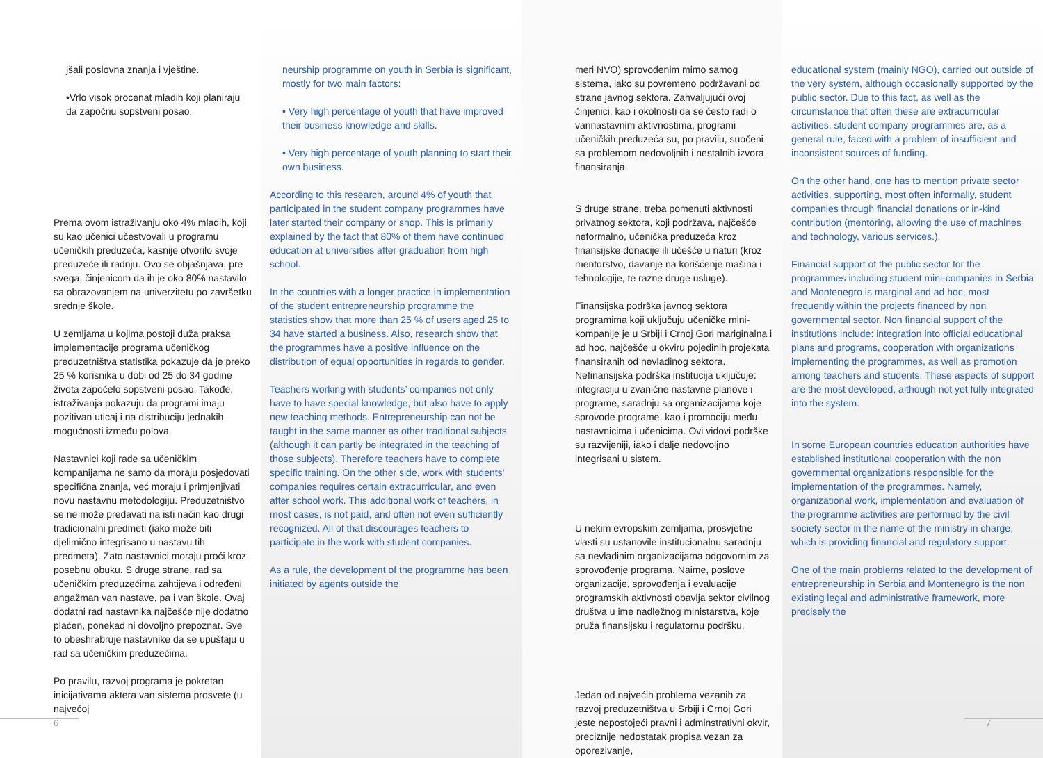jšali poslovna znanja i vještine.
•Vrlo visok procenat mladih koji planiraju da započnu sopstveni posao.
Prema ovom istraživanju oko 4% mladih, koji su kao učenici učestvovali u programu učeničkih preduzeća, kasnije otvorilo svoje preduzeće ili radnju. Ovo se objašnjava, pre svega, činjenicom da ih je oko 80% nastavilo sa obrazovanjem na univerzitetu po završetku srednje škole.
U zemljama u kojima postoji duža praksa implementacije programa učeničkog preduzetništva statistika pokazuje da je preko 25 % korisnika u dobi od 25 do 34 godine života započelo sopstveni posao. Takođe, istraživanja pokazuju da programi imaju pozitivan uticaj i na distribuciju jednakih mogućnosti između polova.
Nastavnici koji rade sa učeničkim kompanijama ne samo da moraju posjedovati specifična znanja, već moraju i primjenjivati novu nastavnu metodologiju. Preduzetništvo se ne može predavati na isti način kao drugi tradicionalni predmeti (iako može biti djelimično integrisano u nastavu tih predmeta). Zato nastavnici moraju proći kroz posebnu obuku. S druge strane, rad sa učeničkim preduzećima zahtijeva i određeni angažman van nastave, pa i van škole. Ovaj dodatni rad nastavnika najčešće nije dodatno plaćen, ponekad ni dovoljno prepoznat. Sve to obeshrabruje nastavnike da se upuštaju u rad sa učeničkim preduzećima.
Po pravilu, razvoj programa je pokretan inicijativama aktera van sistema prosvete (u najvećoj
6
neurship programme on youth in Serbia is significant, mostly for two main factors:
• Very high percentage of youth that have improved their business knowledge and skills.
• Very high percentage of youth planning to start their own business.
According to this research, around 4% of youth that participated in the student company programmes have later started their company or shop. This is primarily explained by the fact that 80% of them have continued education at universities after graduation from high school.
In the countries with a longer practice in implementation of the student entrepreneurship programme the statistics show that more than 25 % of users aged 25 to 34 have started a business. Also, research show that the programmes have a positive influence on the distribution of equal opportunities in regards to gender.
Teachers working with students’ companies not only have to have special knowledge, but also have to apply new teaching methods. Entrepreneurship can not be taught in the same manner as other traditional subjects (although it can partly be integrated in the teaching of those subjects). Therefore teachers have to complete specific training. On the other side, work with students’ companies requires certain extracurricular, and even after school work. This additional work of teachers, in most cases, is not paid, and often not even sufficiently recognized. All of that discourages teachers to participate in the work with student companies.
As a rule, the development of the programme has been initiated by agents outside the
meri NVO) sprovođenim mimo samog sistema, iako su povremeno podržavani od strane javnog sektora. Zahvaljujući ovoj činjenici, kao i okolnosti da se često radi o vannastavnim aktivnostima, programi učeničkih preduzeća su, po pravilu, suočeni sa problemom nedovoljnih i nestalnih izvora finansiranja.
S druge strane, treba pomenuti aktivnosti privatnog sektora, koji podržava, najčešće neformalno, učenička preduzeća kroz finansijske donacije ili učešće u naturi (kroz mentorstvo, davanje na korišćenje mašina i tehnologije, te razne druge usluge).
Finansijska podrška javnog sektora programima koji uključuju učeničke mini-kompanije je u Srbiji i Crnoj Gori mariginalna i ad hoc, najčešće u okviru pojedinih projekata finansiranih od nevladinog sektora. Nefinansijska podrška institucija uključuje: integraciju u zvanične nastavne planove i programe, saradnju sa organizacijama koje sprovode programe, kao i promociju među nastavnicima i učenicima. Ovi vidovi podrške su razvijeniji, iako i dalje nedovoljno integrisani u sistem.
U nekim evropskim zemljama, prosvjetne vlasti su ustanovile institucionalnu saradnju sa nevladinim organizacijama odgovornim za sprovođenje programa. Naime, poslove organizacije, sprovođenja i evaluacije programskih aktivnosti obavlja sektor civilnog društva u ime nadležnog ministarstva, koje pruža finansijsku i regulatornu podršku.
Jedan od najvećih problema vezanih za razvoj preduzetništva u Srbiji i Crnoj Gori jeste nepostojeći pravni i adminstrativni okvir, preciznije nedostatak propisa vezan za oporezivanje,
educational system (mainly NGO), carried out outside of the very system, although occasionally supported by the public sector. Due to this fact, as well as the circumstance that often these are extracurricular activities, student company programmes are, as a general rule, faced with a problem of insufficient and inconsistent sources of funding.
On the other hand, one has to mention private sector activities, supporting, most often informally, student companies through financial donations or in-kind contribution (mentoring, allowing the use of machines and technology, various services.).
Financial support of the public sector for the programmes including student mini-companies in Serbia and Montenegro is marginal and ad hoc, most frequently within the projects financed by non governmental sector. Non financial support of the institutions include: integration into official educational plans and programs, cooperation with organizations implementing the programmes, as well as promotion among teachers and students. These aspects of support are the most developed, although not yet fully integrated into the system.
In some European countries education authorities have established institutional cooperation with the non governmental organizations responsible for the implementation of the programmes. Namely, organizational work, implementation and evaluation of the programme activities are performed by the civil society sector in the name of the ministry in charge, which is providing financial and regulatory support.
One of the main problems related to the development of entrepreneurship in Serbia and Montenegro is the non existing legal and administrative framework, more precisely the
7